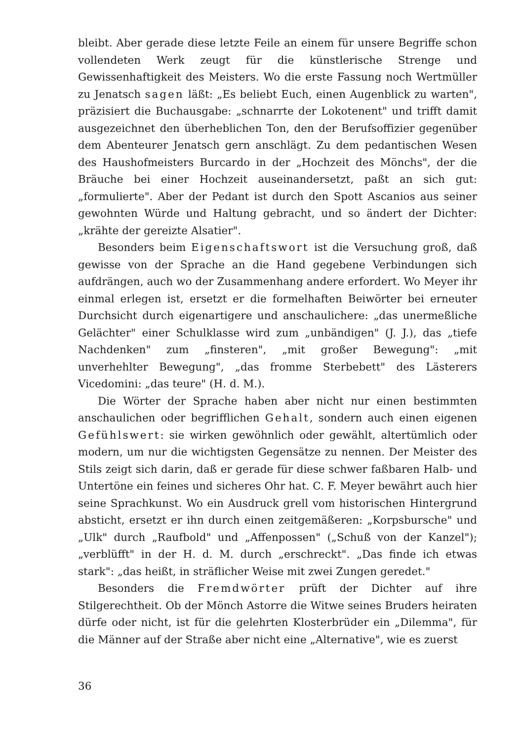bleibt. Aber gerade diese letzte Feile an einem für unsere Begriffe schon vollendeten Werk zeugt für die künstlerische Strenge und Gewissenhaftigkeit des Meisters. Wo die erste Fassung noch Wertmüller zu Jenatsch sagen läßt: „Es beliebt Euch, einen Augenblick zu warten", präzisiert die Buchausgabe: „schnarrte der Lokotenent" und trifft damit ausgezeichnet den überheblichen Ton, den der Berufsoffizier gegenüber dem Abenteurer Jenatsch gern anschlägt. Zu dem pedantischen Wesen des Haushofmeisters Burcardo in der „Hochzeit des Mönchs", der die Bräuche bei einer Hochzeit auseinandersetzt, paßt an sich gut: „formulierte". Aber der Pedant ist durch den Spott Ascanios aus seiner gewohnten Würde und Haltung gebracht, und so ändert der Dichter: „krähte der gereizte Alsatier".
Besonders beim Eigenschaftswort ist die Versuchung groß, daß gewisse von der Sprache an die Hand gegebene Verbindungen sich aufdrängen, auch wo der Zusammenhang andere erfordert. Wo Meyer ihr einmal erlegen ist, ersetzt er die formelhaften Beiwörter bei erneuter Durchsicht durch eigenartigere und anschaulichere: „das unermeßliche Gelächter" einer Schulklasse wird zum „unbändigen" (J. J.), das „tiefe Nachdenken" zum „finsteren", „mit großer Bewegung": „mit unverhehlter Bewegung", „das fromme Sterbebett" des Lästerers Vicedomini: „das teure" (H. d. M.).
Die Wörter der Sprache haben aber nicht nur einen bestimmten anschaulichen oder begrifflichen Gehalt, sondern auch einen eigenen Gefühlswert: sie wirken gewöhnlich oder gewählt, altertümlich oder modern, um nur die wichtigsten Gegensätze zu nennen. Der Meister des Stils zeigt sich darin, daß er gerade für diese schwer faßbaren Halb- und Untertöne ein feines und sicheres Ohr hat. C. F. Meyer bewährt auch hier seine Sprachkunst. Wo ein Ausdruck grell vom historischen Hintergrund absticht, ersetzt er ihn durch einen zeitgemäßeren: „Korpsbursche" und „Ulk" durch „Raufbold" und „Affenpossen" („Schuß von der Kanzel"); „verblüfft" in der H. d. M. durch „erschreckt". „Das finde ich etwas stark": „das heißt, in sträflicher Weise mit zwei Zungen geredet."
Besonders die Fremdwörter prüft der Dichter auf ihre Stilgerechtheit. Ob der Mönch Astorre die Witwe seines Bruders heiraten dürfe oder nicht, ist für die gelehrten Klosterbrüder ein „Dilemma", für die Männer auf der Straße aber nicht eine „Alternative", wie es zuerst
36